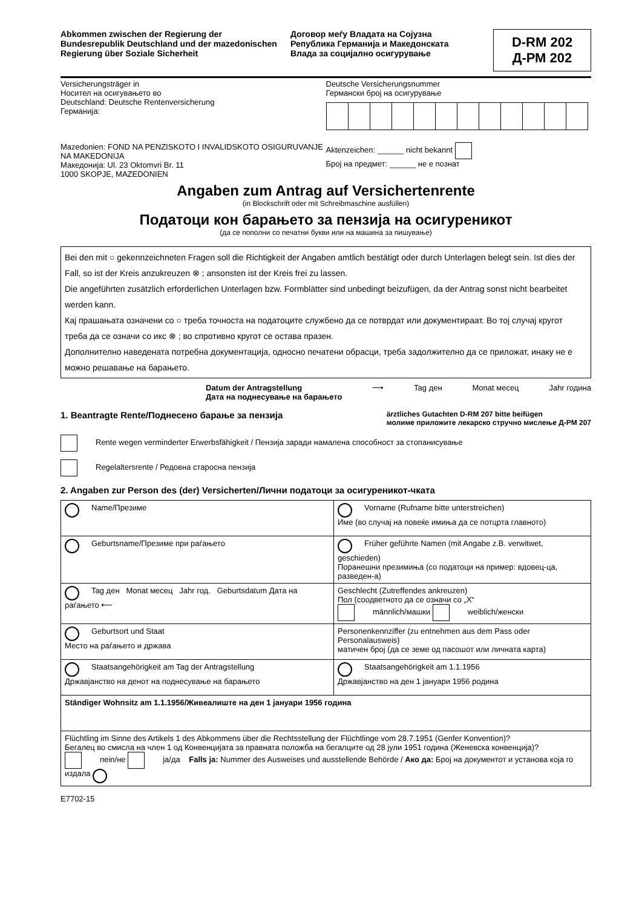Abkommen zwischen der Regierung der Bundesrepublik Deutschland und der mazedonischen Regierung über Soziale Sicherheit
Договор меѓу Владата на Сојузна Република Германија и Македонската Влада за социјално осигурување
D-RM 202
Д-РМ 202
Versicherungsträger in
Носител на осигувањето во
Deutschland: Deutsche Rentenversicherung
Германија:
Deutsche Versicherungsnummer
Германски број на осигурување
Mazedonien: FOND NA PENZISKOTO I INVALIDSKOTO OSIGURUVANJE NA MAKEDONIJA
Македонија: Ul. 23 Oktomvri Br. 11
1000 SKOPJE, MAZEDONIEN
Aktenzeichen: ______ nicht bekannt
Број на предмет: ______ не е познат
Angaben zum Antrag auf Versichertenrente
(in Blockschrift oder mit Schreibmaschine ausfüllen)
Податоци кон барањето за пензија на осигуреникот
(да се пополни со печатни букви или на машина за пишување)
Bei den mit ○ gekennzeichneten Fragen soll die Richtigkeit der Angaben amtlich bestätigt oder durch Unterlagen belegt sein. Ist dies der Fall, so ist der Kreis anzukreuzen ⊗ ; ansonsten ist der Kreis frei zu lassen.
Die angeführten zusätzlich erforderlichen Unterlagen bzw. Formblätter sind unbedingt beizufügen, da der Antrag sonst nicht bearbeitet werden kann.
Кај прашањата означени со ○ треба точноста на податоците службено да се потврдат или документираат. Во тој случај кругот треба да се означи со икс ⊗ ; во спротивно кругот се остава празен.
Дополнително наведената потребна документација, односно печатени обрасци, треба задолжително да се приложат, инаку не е можно решавање на барањето.
Datum der Antragstellung
Дата на поднесување на барањето ⟶ Tag ден Monat месец Jahr година
1. Beantragte Rente/Поднесено барање за пензија
ärztliches Gutachten D-RM 207 bitte beifügen
молиме приложите лекарско стручно мислење Д-РМ 207
Rente wegen verminderter Erwerbsfähigkeit / Пензија заради намалена способност за стопанисување
Regelaltersrente / Редовна старосна пензија
2. Angaben zur Person des (der) Versicherten/Лични податоци за осигуреникот-чката
| Name/Презиме | Vorname (Rufname bitte unterstreichen) Име (во случај на повеќе имиња да се потцрта главното) |
| Geburtsname/Презиме при раѓањето | Früher geführte Namen (mit Angabe z.B. verwitwet, geschieden) Поранешни презимиња (со податоци на пример: вдовец-ца, разведен-а) |
| Tag ден Monat месец Jahr год. Geburtsdatum Дата на раѓањето ⟵ | Geschlecht (Zutreffendes ankreuzen) Пол (соодветното да се означи со „X“ männlich/машки weiblich/женски |
| Geburtsort und Staat Место на раѓањето и држава | Personenkennziffer (zu entnehmen aus dem Pass oder Personalausweis) матичен број (да се земе од пасошот или личната карта) |
| Staatsangehörigkeit am Tag der Antragstellung Државјанство на денот на поднесување на барањето | Staatsangehörigkeit am 1.1.1956 Државјанство на ден 1 јануари 1956 родина |
| Ständiger Wohnsitz am 1.1.1956/Живеалиште на ден 1 јануари 1956 година | |
| Flüchtling im Sinne des Artikels 1 des Abkommens über die Rechtsstellung der Flüchtlinge vom 28.7.1951 (Genfer Konvention)? Бегалец во смисла на член 1 од Конвенцијата за правната положба на бегалците од 28 јули 1951 година (Женевска конвенција)? nein/не ja/да Falls ja: Nummer des Ausweises und ausstellende Behörde / Ако да: Број на документот и установа која го издала | |
E7702-15